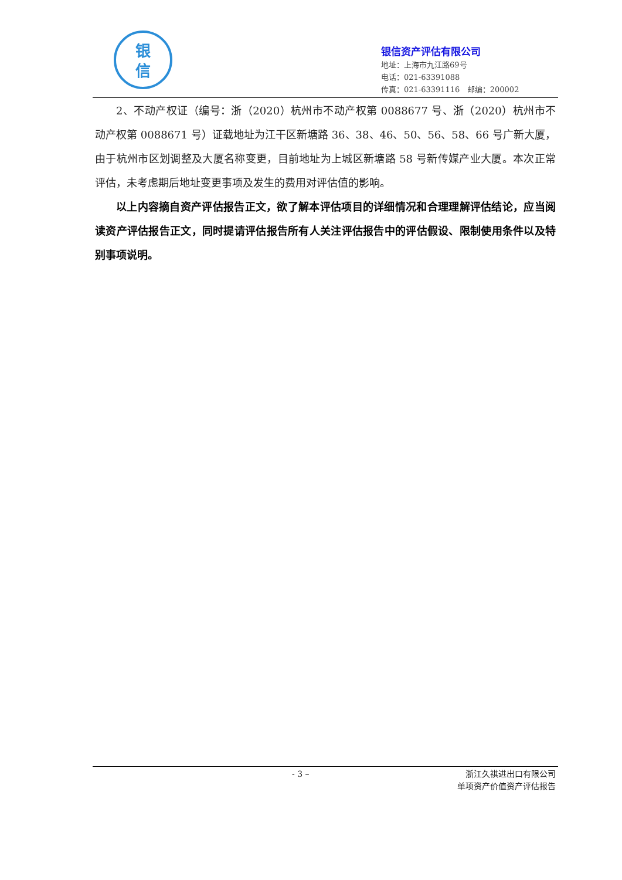银
信
银信资产评估有限公司
地址：上海市九江路69号
电话：021-63391088
传真：021-63391116 邮编：200002
2、不动产权证（编号：浙（2020）杭州市不动产权第 0088677 号、浙（2020）杭州市不动产权第 0088671 号）证载地址为江干区新塘路 36、38、46、50、56、58、66 号广新大厦，由于杭州市区划调整及大厦名称变更，目前地址为上城区新塘路 58 号新传媒产业大厦。本次正常评估，未考虑期后地址变更事项及发生的费用对评估值的影响。
以上内容摘自资产评估报告正文，欲了解本评估项目的详细情况和合理理解评估结论，应当阅读资产评估报告正文，同时提请评估报告所有人关注评估报告中的评估假设、限制使用条件以及特别事项说明。
- 3 –
浙江久祺进出口有限公司
单项资产价值资产评估报告